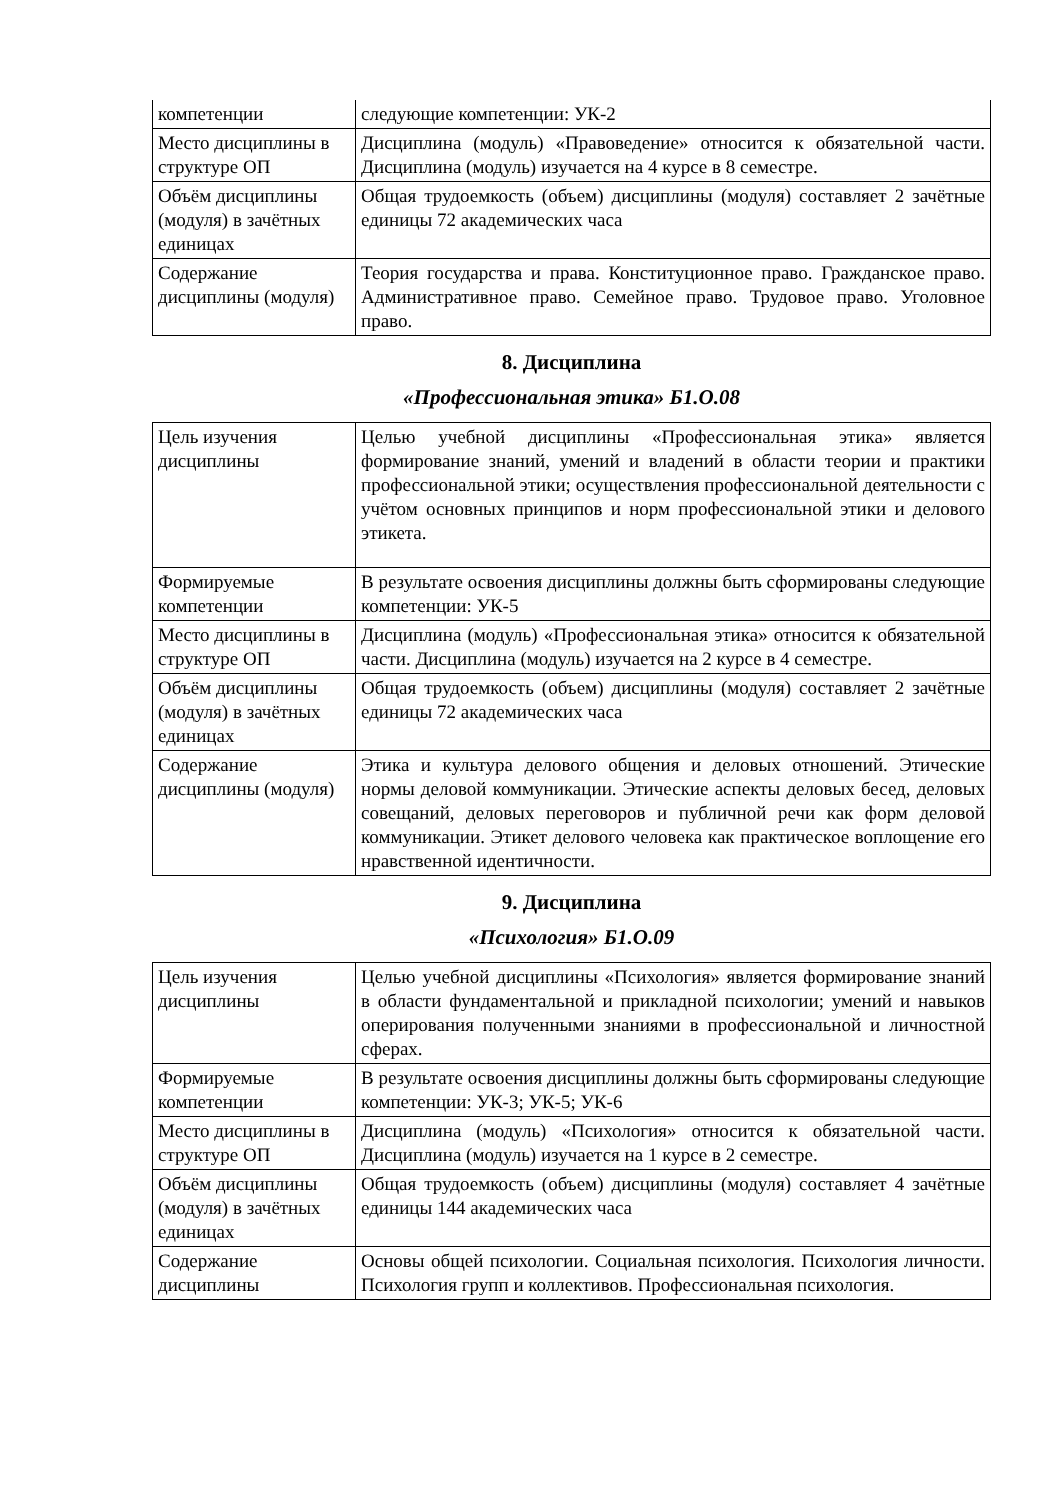| компетенции | следующие компетенции: УК-2 |
| Место дисциплины в структуре ОП | Дисциплина (модуль) «Правоведение» относится к обязательной части. Дисциплина (модуль) изучается на 4 курсе в 8 семестре. |
| Объём дисциплины (модуля) в зачётных единицах | Общая трудоемкость (объем) дисциплины (модуля) составляет 2 зачётные единицы 72 академических часа |
| Содержание дисциплины (модуля) | Теория государства и права. Конституционное право. Гражданское право. Административное право. Семейное право. Трудовое право. Уголовное право. |
8. Дисциплина
«Профессиональная этика» Б1.О.08
| Цель изучения дисциплины | Целью учебной дисциплины «Профессиональная этика» является формирование знаний, умений и владений в области теории и практики профессиональной этики; осуществления профессиональной деятельности с учётом основных принципов и норм профессиональной этики и делового этикета. |
| Формируемые компетенции | В результате освоения дисциплины должны быть сформированы следующие компетенции: УК-5 |
| Место дисциплины в структуре ОП | Дисциплина (модуль) «Профессиональная этика» относится к обязательной части. Дисциплина (модуль) изучается на 2 курсе в 4 семестре. |
| Объём дисциплины (модуля) в зачётных единицах | Общая трудоемкость (объем) дисциплины (модуля) составляет 2 зачётные единицы 72 академических часа |
| Содержание дисциплины (модуля) | Этика и культура делового общения и деловых отношений. Этические нормы деловой коммуникации. Этические аспекты деловых бесед, деловых совещаний, деловых переговоров и публичной речи как форм деловой коммуникации. Этикет делового человека как практическое воплощение его нравственной идентичности. |
9. Дисциплина
«Психология» Б1.О.09
| Цель изучения дисциплины | Целью учебной дисциплины «Психология» является формирование знаний в области фундаментальной и прикладной психологии; умений и навыков оперирования полученными знаниями в профессиональной и личностной сферах. |
| Формируемые компетенции | В результате освоения дисциплины должны быть сформированы следующие компетенции: УК-3; УК-5; УК-6 |
| Место дисциплины в структуре ОП | Дисциплина (модуль) «Психология» относится к обязательной части. Дисциплина (модуль) изучается на 1 курсе в 2 семестре. |
| Объём дисциплины (модуля) в зачётных единицах | Общая трудоемкость (объем) дисциплины (модуля) составляет 4 зачётные единицы 144 академических часа |
| Содержание дисциплины | Основы общей психологии. Социальная психология. Психология личности. Психология групп и коллективов. Профессиональная психология. |